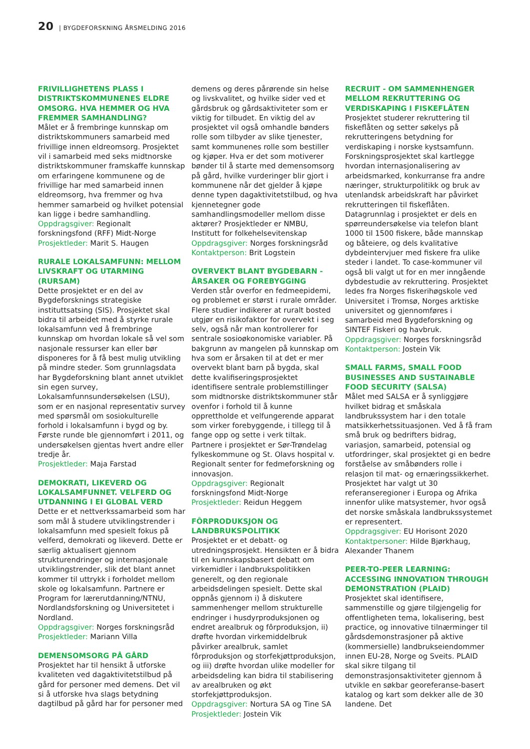20 | BYGDEFORSKNING ÅRSMELDING 2016
FRIVILLIGHETENS PLASS I DISTRIKTSKOMMUNENES ELDRE OMSORG. HVA HEMMER OG HVA FREMMER SAMHANDLING?
Målet er å frembringe kunnskap om distriktskommuners samarbeid med frivillige innen eldreomsorg. Prosjektet vil i samarbeid med seks midtnorske distriktskommuner framskaffe kunnskap om erfaringene kommunene og de frivillige har med samarbeid innen eldreomsorg, hva fremmer og hva hemmer samarbeid og hvilket potensial kan ligge i bedre samhandling.
Oppdragsgiver: Regionalt forskningsfond (RFF) Midt-Norge
Prosjektleder: Marit S. Haugen
RURALE LOKALSAMFUNN: MELLOM LIVSKRAFT OG UTARMING (RURSAM)
Dette prosjektet er en del av Bygdeforsknings strategiske instituttsatsing (SIS). Prosjektet skal bidra til arbeidet med å styrke rurale lokalsamfunn ved å frembringe kunnskap om hvordan lokale så vel som nasjonale ressurser kan eller bør disponeres for å få best mulig utvikling på mindre steder. Som grunnlagsdata har Bygdeforskning blant annet utviklet sin egen survey, Lokalsamfunnsundersøkelsen (LSU), som er en nasjonal representativ survey med spørsmål om sosiokulturelle forhold i lokalsamfunn i bygd og by. Første runde ble gjennomført i 2011, og undersøkelsen gjentas hvert andre eller tredje år.
Prosjektleder: Maja Farstad
DEMOKRATI, LIKEVERD OG LOKALSAMFUNNET. VELFERD OG UTDANNING I EI GLOBAL VERD
Dette er et nettverkssamarbeid som har som mål å studere utviklingstrender i lokalsamfunn med spesielt fokus på velferd, demokrati og likeverd. Dette er særlig aktualisert gjennom strukturendringer og internasjonale utviklingstrender, slik det blant annet kommer til uttrykk i forholdet mellom skole og lokalsamfunn. Partnere er Program for lærerutdanning/NTNU, Nordlandsforskning og Universitetet i Nordland.
Oppdragsgiver: Norges forskningsråd
Prosjektleder: Mariann Villa
DEMENSOMSORG PÅ GÅRD
Prosjektet har til hensikt å utforske kvaliteten ved dagaktivitetstilbud på gård for personer med demens. Det vil si å utforske hva slags betydning dagtilbud på gård har for personer med
demens og deres pårørende sin helse og livskvalitet, og hvilke sider ved et gårdsbruk og gårdsaktiviteter som er viktig for tilbudet. En viktig del av prosjektet vil også omhandle bønders rolle som tilbyder av slike tjenester, samt kommunenes rolle som bestiller og kjøper. Hva er det som motiverer bønder til å starte med demensomsorg på gård, hvilke vurderinger blir gjort i kommunene når det gjelder å kjøpe denne typen dagaktivitetstilbud, og hva kjennetegner gode samhandlingsmodeller mellom disse aktører? Prosjektleder er NMBU, Institutt for folkehelsevitenskap
Oppdragsgiver: Norges forskningsråd
Kontaktperson: Brit Logstein
OVERVEKT BLANT BYGDEBARN - ÅRSAKER OG FOREBYGGING
Verden står overfor en fedmeepidemi, og problemet er størst i rurale områder. Flere studier indikerer at ruralt bosted utgjør en risikofaktor for overvekt i seg selv, også når man kontrollerer for sentrale sosioøkonomiske variabler. På bakgrunn av mangelen på kunnskap om hva som er årsaken til at det er mer overvekt blant barn på bygda, skal dette kvalifiseringsprosjektet identifisere sentrale problemstillinger som midtnorske distriktskommuner står ovenfor i forhold til å kunne opprettholde et velfungerende apparat som virker forebyggende, i tillegg til å fange opp og sette i verk tiltak. Partnere i prosjektet er Sør-Trøndelag fylkeskommune og St. Olavs hospital v. Regionalt senter for fedmeforskning og innovasjon.
Oppdragsgiver: Regionalt forskningsfond Midt-Norge
Prosjektleder: Reidun Heggem
FÔRPRODUKSJON OG LANDBRUKSPOLITIKK
Prosjektet er et debatt- og utredningsprosjekt. Hensikten er å bidra til en kunnskapsbasert debatt om virkemidler i landbrukspolitikken generelt, og den regionale arbeidsdelingen spesielt. Dette skal oppnås gjennom i) å diskutere sammenhenger mellom strukturelle endringer i husdyrproduksjonen og endret arealbruk og fôrproduksjon, ii) drøfte hvordan virkemiddelbruk påvirker arealbruk, samlet fôrproduksjon og storfekjøttproduksjon, og iii) drøfte hvordan ulike modeller for arbeidsdeling kan bidra til stabilisering av arealbruken og økt storfekjøttproduksjon.
Oppdragsgiver: Nortura SA og Tine SA
Prosjektleder: Jostein Vik
RECRUIT - OM SAMMENHENGER MELLOM REKRUTTERING OG VERDISKAPING I FISKEFLÅTEN
Prosjektet studerer rekruttering til fiskeflåten og setter søkelys på rekrutteringens betydning for verdiskaping i norske kystsamfunn. Forskningsprosjektet skal kartlegge hvordan internasjonalisering av arbeidsmarked, konkurranse fra andre næringer, strukturpolitikk og bruk av utenlandsk arbeidskraft har påvirket rekrutteringen til fiskeflåten. Datagrunnlag i prosjektet er dels en spørreundersøkelse via telefon blant 1000 til 1500 fiskere, både mannskap og båteiere, og dels kvalitative dybdeintervjuer med fiskere fra ulike steder i landet. To case-kommuner vil også bli valgt ut for en mer inngående dybdestudie av rekruttering. Prosjektet ledes fra Norges fiskerihøgskole ved Universitet i Tromsø, Norges arktiske universitet og gjennomføres i samarbeid med Bygdeforskning og SINTEF Fiskeri og havbruk.
Oppdragsgiver: Norges forskningsråd
Kontaktperson: Jostein Vik
SMALL FARMS, SMALL FOOD BUSINESSES AND SUSTAINABLE FOOD SECURITY (SALSA)
Målet med SALSA er å synliggjøre hvilket bidrag et småskala landbrukssystem har i den totale matsikkerhetssituasjonen. Ved å få fram små bruk og bedrifters bidrag, variasjon, samarbeid, potensial og utfordringer, skal prosjektet gi en bedre forståelse av småbønders rolle i relasjon til mat- og ernæringssikkerhet. Prosjektet har valgt ut 30 referanseregioner i Europa og Afrika innenfor ulike matsystemer, hvor også det norske småskala landbrukssystemet er representert.
Oppdragsgiver: EU Horisont 2020
Kontaktpersoner: Hilde Bjørkhaug, Alexander Thanem
PEER-TO-PEER LEARNING: ACCESSING INNOVATION THROUGH DEMONSTRATION (PLAID)
Prosjektet skal identifisere, sammenstille og gjøre tilgjengelig for offentligheten tema, lokalisering, best practice, og innovative tilnærminger til gårdsdemonstrasjoner på aktive (kommersielle) landbrukseiendommer innen EU-28, Norge og Sveits. PLAID skal sikre tilgang til demonstrasjonsaktiviteter gjennom å utvikle en søkbar georeferanse-basert katalog og kart som dekker alle de 30 landene. Det